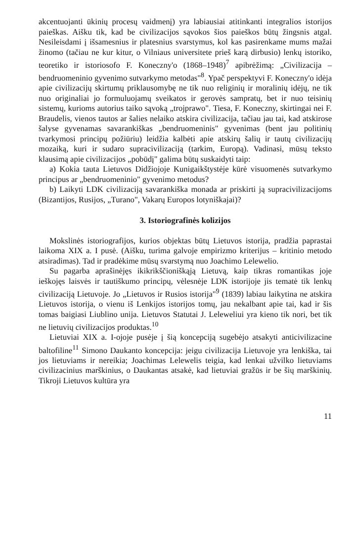akcentuojanti ūkinių procesų vaidmenį) yra labiausiai atitinkanti integralios istorijos paieškas. Aišku tik, kad be civilizacijos sąvokos šios paieškos būtų žingsnis atgal. Nesileisdami į išsamesnius ir platesnius svarstymus, kol kas pasirenkame mums mažai žinomo (tačiau ne kur kitur, o Vilniaus universitete prieš karą dirbusio) lenkų istoriko, teoretiko ir istoriosofo F. Koneczny'o (1868–1948)<sup>7</sup> apibrėžimą: „Civilizacija – bendruomeninio gyvenimo sutvarkymo metodas"<sup>8</sup>. Ypač perspektyvi F. Koneczny'o idėja apie civilizacijų skirtumų priklausomybę ne tik nuo religinių ir moralinių idėjų, ne tik nuo originaliai jo formuluojamų sveikatos ir gerovės sampratų, bet ir nuo teisinių sistemų, kurioms autorius taiko sąvoką „trojprawo". Tiesa, F. Koneczny, skirtingai nei F. Braudelis, vienos tautos ar šalies nelaiko atskira civilizacija, tačiau jau tai, kad atskirose šalyse gyvenamas savarankiškas „bendruomeninis" gyvenimas (bent jau politinių tvarkymosi principų požiūriu) leidžia kalbėti apie atskirų šalių ir tautų civilizacijų mozaiką, kuri ir sudaro supracivilizaciją (tarkim, Europą). Vadinasi, mūsų teksto klausimą apie civilizacijos „pobūdį" galima būtų suskaidyti taip:
a) Kokia tauta Lietuvos Didžiojoje Kunigaikštystėje kūrė visuomenės sutvarkymo principus ar „bendruomeninio" gyvenimo metodus?
b) Laikyti LDK civilizaciją savarankiška monada ar priskirti ją supracivilizacijoms (Bizantijos, Rusijos, „Turano", Vakarų Europos lotyniškajai)?
3. Istoriografinės kolizijos
Mokslinės istoriografijos, kurios objektas būtų Lietuvos istorija, pradžia paprastai laikoma XIX a. I pusė. (Aišku, turima galvoje empirizmo kriterijus – kritinio metodo atsiradimas). Tad ir pradėkime mūsų svarstymą nuo Joachimo Lelewelio.
Su pagarba aprašinėjęs ikikrikščioniškąją Lietuvą, kaip tikras romantikas joje ieškojęs laisvės ir tautiškumo principų, vėlesnėje LDK istorijoje jis tematė tik lenkų civilizaciją Lietuvoje. Jo „Lietuvos ir Rusios istorija"<sup>9</sup> (1839) labiau laikytina ne atskira Lietuvos istorija, o vienu iš Lenkijos istorijos tomų, jau nekalbant apie tai, kad ir šis tomas baigiasi Liublino unija. Lietuvos Statutai J. Leleweliui yra kieno tik nori, bet tik ne lietuvių civilizacijos produktas.<sup>10</sup>
Lietuviai XIX a. I-ojoje pusėje į šią koncepciją sugebėjo atsakyti anticivilizacine baltofiline<sup>11</sup> Simono Daukanto koncepcija: jeigu civilizacija Lietuvoje yra lenkiška, tai jos lietuviams ir nereikia; Joachimas Lelewelis teigia, kad lenkai užvilko lietuviams civilizacinius marškinius, o Daukantas atsakė, kad lietuviai gražūs ir be šių marškinių. Tikroji Lietuvos kultūra yra
11